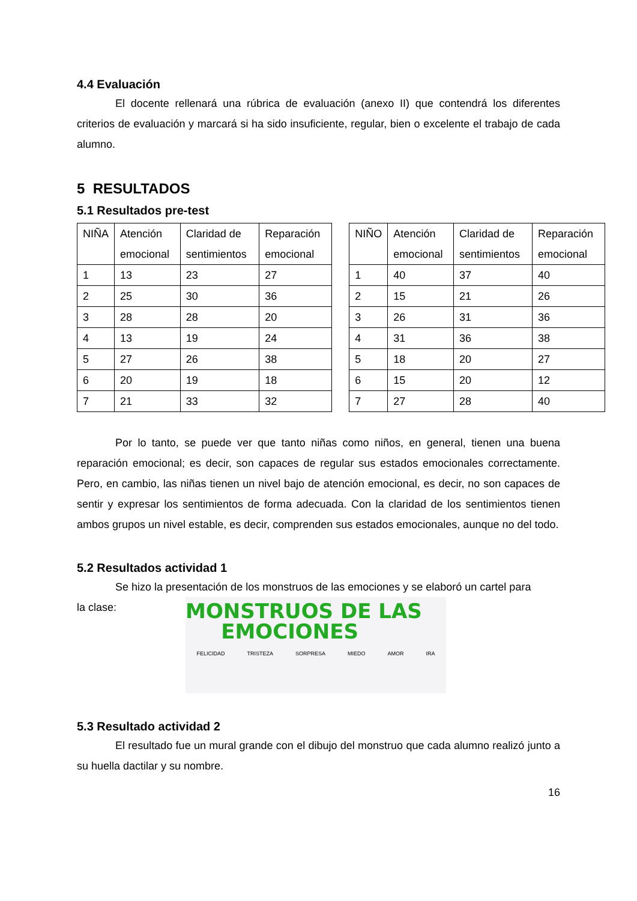4.4 Evaluación
El docente rellenará una rúbrica de evaluación (anexo II) que contendrá los diferentes criterios de evaluación y marcará si ha sido insuficiente, regular, bien o excelente el trabajo de cada alumno.
5 RESULTADOS
5.1 Resultados pre-test
| NIÑA | Atención emocional | Claridad de sentimientos | Reparación emocional |
| --- | --- | --- | --- |
| 1 | 13 | 23 | 27 |
| 2 | 25 | 30 | 36 |
| 3 | 28 | 28 | 20 |
| 4 | 13 | 19 | 24 |
| 5 | 27 | 26 | 38 |
| 6 | 20 | 19 | 18 |
| 7 | 21 | 33 | 32 |
| NIÑO | Atención emocional | Claridad de sentimientos | Reparación emocional |
| --- | --- | --- | --- |
| 1 | 40 | 37 | 40 |
| 2 | 15 | 21 | 26 |
| 3 | 26 | 31 | 36 |
| 4 | 31 | 36 | 38 |
| 5 | 18 | 20 | 27 |
| 6 | 15 | 20 | 12 |
| 7 | 27 | 28 | 40 |
Por lo tanto, se puede ver que tanto niñas como niños, en general, tienen una buena reparación emocional; es decir, son capaces de regular sus estados emocionales correctamente. Pero, en cambio, las niñas tienen un nivel bajo de atención emocional, es decir, no son capaces de sentir y expresar los sentimientos de forma adecuada. Con la claridad de los sentimientos tienen ambos grupos un nivel estable, es decir, comprenden sus estados emocionales, aunque no del todo.
5.2 Resultados actividad 1
Se hizo la presentación de los monstruos de las emociones y se elaboró un cartel para
la clase:
MONSTRUOS DE LAS
EMOCIONES
FELICIDAD TRISTEZA SORPRESA MIEDO AMOR IRA
5.3 Resultado actividad 2
El resultado fue un mural grande con el dibujo del monstruo que cada alumno realizó junto a su huella dactilar y su nombre.
16